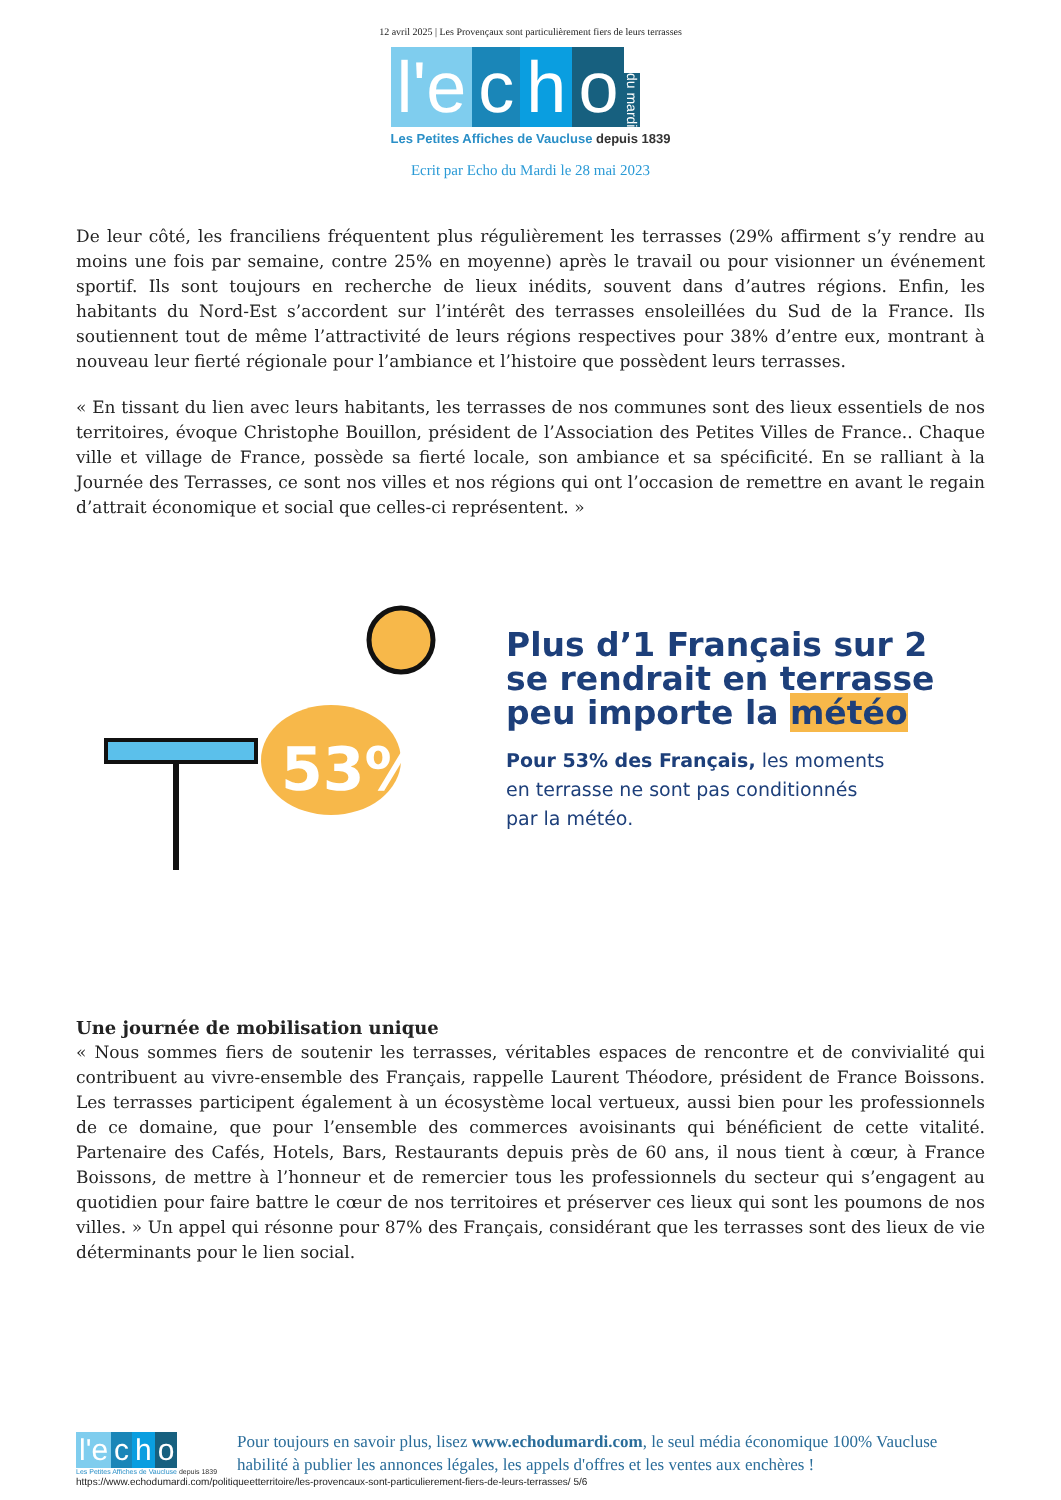12 avril 2025 | Les Provençaux sont particulièrement fiers de leurs terrasses
l'e c h o du mardi
Les Petites Affiches de Vaucluse depuis 1839
Ecrit par Echo du Mardi le 28 mai 2023
De leur côté, les franciliens fréquentent plus régulièrement les terrasses (29% affirment s’y rendre au moins une fois par semaine, contre 25% en moyenne) après le travail ou pour visionner un événement sportif. Ils sont toujours en recherche de lieux inédits, souvent dans d’autres régions. Enfin, les habitants du Nord-Est s’accordent sur l’intérêt des terrasses ensoleillées du Sud de la France. Ils soutiennent tout de même l’attractivité de leurs régions respectives pour 38% d’entre eux, montrant à nouveau leur fierté régionale pour l’ambiance et l’histoire que possèdent leurs terrasses.
« En tissant du lien avec leurs habitants, les terrasses de nos communes sont des lieux essentiels de nos territoires, évoque Christophe Bouillon, président de l’Association des Petites Villes de France.. Chaque ville et village de France, possède sa fierté locale, son ambiance et sa spécificité. En se ralliant à la Journée des Terrasses, ce sont nos villes et nos régions qui ont l’occasion de remettre en avant le regain d’attrait économique et social que celles-ci représentent. »
53%
Plus d’1 Français sur 2
se rendrait en terrasse
peu importe la météo
Pour 53% des Français, les moments
en terrasse ne sont pas conditionnés
par la météo.
Une journée de mobilisation unique
« Nous sommes fiers de soutenir les terrasses, véritables espaces de rencontre et de convivialité qui contribuent au vivre-ensemble des Français, rappelle Laurent Théodore, président de France Boissons. Les terrasses participent également à un écosystème local vertueux, aussi bien pour les professionnels de ce domaine, que pour l’ensemble des commerces avoisinants qui bénéficient de cette vitalité. Partenaire des Cafés, Hotels, Bars, Restaurants depuis près de 60 ans, il nous tient à cœur, à France Boissons, de mettre à l’honneur et de remercier tous les professionnels du secteur qui s’engagent au quotidien pour faire battre le cœur de nos territoires et préserver ces lieux qui sont les poumons de nos villes. » Un appel qui résonne pour 87% des Français, considérant que les terrasses sont des lieux de vie déterminants pour le lien social.
l'e c h o
Les Petites Affiches de Vaucluse depuis 1839
Pour toujours en savoir plus, lisez www.echodumardi.com, le seul média économique 100% Vaucluse habilité à publier les annonces légales, les appels d'offres et les ventes aux enchères !
https://www.echodumardi.com/politiqueetterritoire/les-provencaux-sont-particulierement-fiers-de-leurs-terrasses/ 5/6